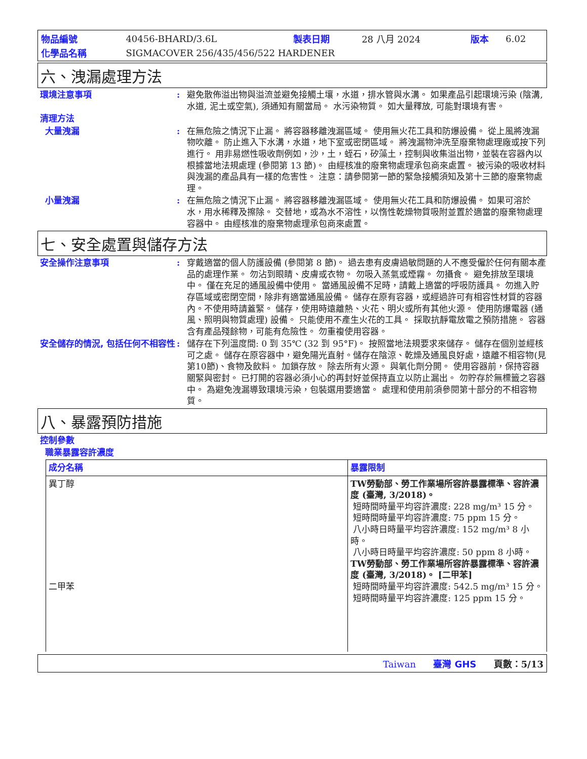| 物品編號 | 40456-BHARD/3.6L | 製表日期 | 28 八月 2024 | 版本 | 6.02 |
| 化學品名稱 | SIGMACOVER 256/435/456/522 HARDENER | | | | |
六、洩漏處理方法
環境注意事項 : 避免散佈溢出物與溢流並避免接觸土壤，水道，排水管與水溝。 如果產品引起環境污染 (陰溝, 水道, 泥土或空氣), 須通知有關當局。 水污染物質。 如大量釋放, 可能對環境有害。
清理方法
大量洩漏 : 在無危險之情況下止漏。 將容器移離洩漏區域。 使用無火花工具和防爆設備。 從上風將洩漏物吹離。 防止進入下水溝，水道，地下室或密閉區域。 將洩漏物沖洗至廢棄物處理廠或按下列進行。 用非易燃性吸收劑例如，沙，土，蛭石，矽藻土，控制與收集溢出物，並裝在容器內以根據當地法規處理 (參閱第 13 節)。 由經核准的廢棄物處理承包商來處置。 被污染的吸收材料與洩漏的產品具有一樣的危害性。 注意：請參閱第一節的緊急接觸須知及第十三節的廢棄物處理。
小量洩漏 : 在無危險之情況下止漏。 將容器移離洩漏區域。 使用無火花工具和防爆設備。 如果可溶於水，用水稀釋及擦除。 交替地，或為水不溶性，以惰性乾燥物質吸附並置於適當的廢棄物處理容器中。 由經核准的廢棄物處理承包商來處置。
七、安全處置與儲存方法
安全操作注意事項 : 穿戴適當的個人防護設備 (參閱第 8 節)。 過去患有皮膚過敏問題的人不應受僱於任何有關本產品的處理作業。 勿沾到眼睛、皮膚或衣物。 勿吸入蒸氣或煙霧。 勿攝食。 避免排放至環境中。 僅在充足的通風設備中使用。 當通風設備不足時，請戴上適當的呼吸防護具。 勿進入貯存區域或密閉空間，除非有適當通風設備。 儲存在原有容器，或經過許可有相容性材質的容器內。不使用時請蓋緊。 儲存，使用時遠離熱、火花、明火或所有其他火源。 使用防爆電器 (通風、照明與物質處理) 設備。 只能使用不產生火花的工具。 採取抗靜電放電之預防措施。 容器含有產品殘餘物，可能有危險性。 勿重複使用容器。
安全儲存的情況, 包括任何不相容性
: 儲存在下列溫度間: 0 到 35℃ (32 到 95°F)。 按照當地法規要求來儲存。 儲存在個別並經核可之處。 儲存在原容器中，避免陽光直射。儲存在陰涼、乾燥及通風良好處，遠離不相容物(見第10節)、食物及飲料。 加鎖存放。 除去所有火源。 與氧化劑分開。 使用容器前，保持容器關緊與密封。 已打開的容器必須小心的再封好並保持直立以防止漏出。 勿貯存於無標籤之容器中。 為避免洩漏導致環境污染，包裝選用要適當。 處理和使用前須參閱第十部分的不相容物質。
八、暴露預防措施
控制參數
職業暴露容許濃度
| 成分名稱 | 暴露限制 |
| --- | --- |
| 異丁醇 二甲苯 | TW勞動部、勞工作業場所容許暴露標準、容許濃度 (臺灣, 3/2018)。 短時間時量平均容許濃度: 228 mg/m³ 15 分。 短時間時量平均容許濃度: 75 ppm 15 分。 八小時日時量平均容許濃度: 152 mg/m³ 8 小時。 八小時日時量平均容許濃度: 50 ppm 8 小時。 TW勞動部、勞工作業場所容許暴露標準、容許濃度 (臺灣, 3/2018)。 [二甲苯] 短時間時量平均容許濃度: 542.5 mg/m³ 15 分。 短時間時量平均容許濃度: 125 ppm 15 分。 |
Taiwan 臺灣 GHS 頁數：5/13